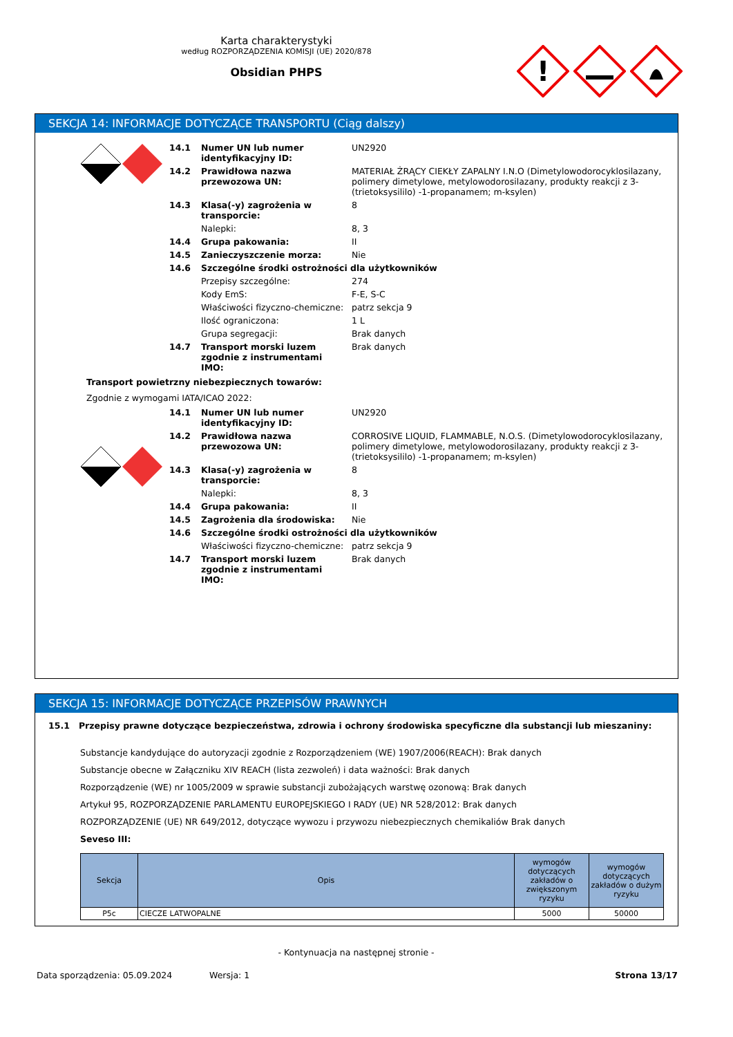Karta charakterystyki
według ROZPORZĄDZENIA KOMISJI (UE) 2020/878
Obsidian PHPS
!
SEKCJA 14: INFORMACJE DOTYCZĄCE TRANSPORTU (Ciąg dalszy)
| 14.1 | Numer UN lub numer identyfikacyjny ID: | UN2920 |
| 14.2 | Prawidłowa nazwa przewozowa UN: | MATERIAŁ ŻRĄCY CIEKŁY ZAPALNY I.N.O (Dimetylowodorocyklosilazany, polimery dimetylowe, metylowodorosilazany, produkty reakcji z 3- (trietoksysililo) -1-propanamem; m-ksylen) |
| 14.3 | Klasa(-y) zagrożenia w transporcie: | 8 |
| | Nalepki: | 8, 3 |
| 14.4 | Grupa pakowania: | II |
| 14.5 | Zanieczyszczenie morza: | Nie |
| 14.6 | Szczególne środki ostrożności dla użytkowników | |
| | Przepisy szczególne: | 274 |
| | Kody EmS: | F-E, S-C |
| | Właściwości fizyczno-chemiczne: | patrz sekcja 9 |
| | Ilość ograniczona: | 1 L |
| | Grupa segregacji: | Brak danych |
| 14.7 | Transport morski luzem zgodnie z instrumentami IMO: | Brak danych |
Transport powietrzny niebezpiecznych towarów:
Zgodnie z wymogami IATA/ICAO 2022:
| 14.1 | Numer UN lub numer identyfikacyjny ID: | UN2920 |
| 14.2 | Prawidłowa nazwa przewozowa UN: | CORROSIVE LIQUID, FLAMMABLE, N.O.S. (Dimetylowodorocyklosilazany, polimery dimetylowe, metylowodorosilazany, produkty reakcji z 3- (trietoksysililo) -1-propanamem; m-ksylen) |
| 14.3 | Klasa(-y) zagrożenia w transporcie: | 8 |
| | Nalepki: | 8, 3 |
| 14.4 | Grupa pakowania: | II |
| 14.5 | Zagrożenia dla środowiska: | Nie |
| 14.6 | Szczególne środki ostrożności dla użytkowników | |
| | Właściwości fizyczno-chemiczne: | patrz sekcja 9 |
| 14.7 | Transport morski luzem zgodnie z instrumentami IMO: | Brak danych |
SEKCJA 15: INFORMACJE DOTYCZĄCE PRZEPISÓW PRAWNYCH
15.1 Przepisy prawne dotyczące bezpieczeństwa, zdrowia i ochrony środowiska specyficzne dla substancji lub mieszaniny:
Substancje kandydujące do autoryzacji zgodnie z Rozporządzeniem (WE) 1907/2006(REACH): Brak danych
Substancje obecne w Załączniku XIV REACH (lista zezwoleń) i data ważności: Brak danych
Rozporządzenie (WE) nr 1005/2009 w sprawie substancji zubożających warstwę ozonową: Brak danych
Artykuł 95, ROZPORZĄDZENIE PARLAMENTU EUROPEJSKIEGO I RADY (UE) NR 528/2012: Brak danych
ROZPORZĄDZENIE (UE) NR 649/2012, dotyczące wywozu i przywozu niebezpiecznych chemikaliów Brak danych
Seveso III:
| Sekcja | Opis | wymogów dotyczących zakładów o zwiększonym ryzyku | wymogów dotyczących zakładów o dużym ryzyku |
| --- | --- | --- | --- |
| P5c | CIECZE LATWOPALNE | 5000 | 50000 |
- Kontynuacja na następnej stronie -
Data sporządzenia: 05.09.2024 Wersja: 1 Strona 13/17